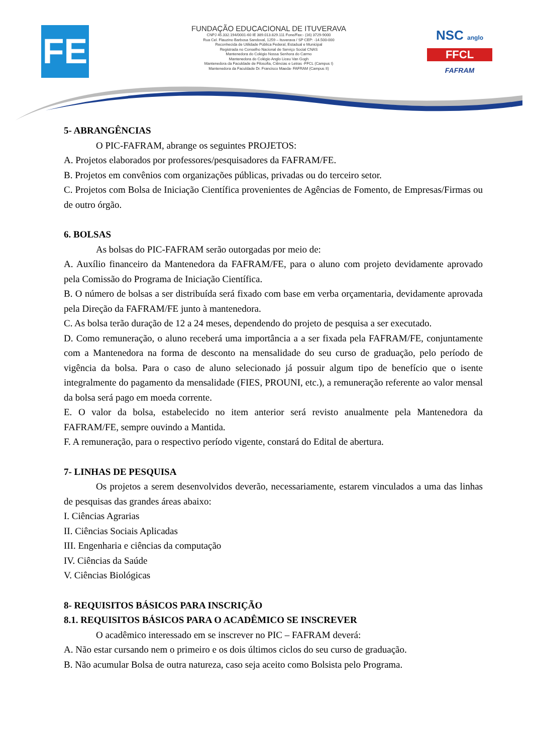FE
FUNDAÇÃO EDUCACIONAL DE ITUVERAVA
CNPJ 45.332.194/0001-60 IE 389.013.829.111 Fone/Fax:- (16) 3729-9000
Rua Cel. Flauzino Barbosa Sandoval, 1259 – Ituverava / SP CEP: -14.500-000
Reconhecida de Utilidade Pública Federal, Estadual e Municipal
Registrada no Conselho Nacional de Serviço Social CNAS
Mantenedora do Colégio Nossa Senhora do Carmo
Mantenedora do Colégio Anglo Liceu Van Gogh
Mantenedora da Faculdade de Filosofia, Ciências e Letras -FFCL (Campus I)
Mantenedora da Faculdade Dr. Francisco Maeda- FAFRAM (Campus II)
NSC anglo
FFCL
FAFRAM
5- ABRANGÊNCIAS
O PIC-FAFRAM, abrange os seguintes PROJETOS:
A. Projetos elaborados por professores/pesquisadores da FAFRAM/FE.
B. Projetos em convênios com organizações públicas, privadas ou do terceiro setor.
C. Projetos com Bolsa de Iniciação Científica provenientes de Agências de Fomento, de Empresas/Firmas ou de outro órgão.
6. BOLSAS
As bolsas do PIC-FAFRAM serão outorgadas por meio de:
A. Auxílio financeiro da Mantenedora da FAFRAM/FE, para o aluno com projeto devidamente aprovado pela Comissão do Programa de Iniciação Científica.
B. O número de bolsas a ser distribuída será fixado com base em verba orçamentaria, devidamente aprovada pela Direção da FAFRAM/FE junto à mantenedora.
C. As bolsa terão duração de 12 a 24 meses, dependendo do projeto de pesquisa a ser executado.
D. Como remuneração, o aluno receberá uma importância a a ser fixada pela FAFRAM/FE, conjuntamente com a Mantenedora na forma de desconto na mensalidade do seu curso de graduação, pelo período de vigência da bolsa. Para o caso de aluno selecionado já possuir algum tipo de benefício que o isente integralmente do pagamento da mensalidade (FIES, PROUNI, etc.), a remuneração referente ao valor mensal da bolsa será pago em moeda corrente.
E. O valor da bolsa, estabelecido no item anterior será revisto anualmente pela Mantenedora da FAFRAM/FE, sempre ouvindo a Mantida.
F. A remuneração, para o respectivo período vigente, constará do Edital de abertura.
7- LINHAS DE PESQUISA
Os projetos a serem desenvolvidos deverão, necessariamente, estarem vinculados a uma das linhas de pesquisas das grandes áreas abaixo:
I. Ciências Agrarias
II. Ciências Sociais Aplicadas
III. Engenharia e ciências da computação
IV. Ciências da Saúde
V. Ciências Biológicas
8- REQUISITOS BÁSICOS PARA INSCRIÇÃO
8.1. REQUISITOS BÁSICOS PARA O ACADÊMICO SE INSCREVER
O acadêmico interessado em se inscrever no PIC – FAFRAM deverá:
A. Não estar cursando nem o primeiro e os dois últimos ciclos do seu curso de graduação.
B. Não acumular Bolsa de outra natureza, caso seja aceito como Bolsista pelo Programa.